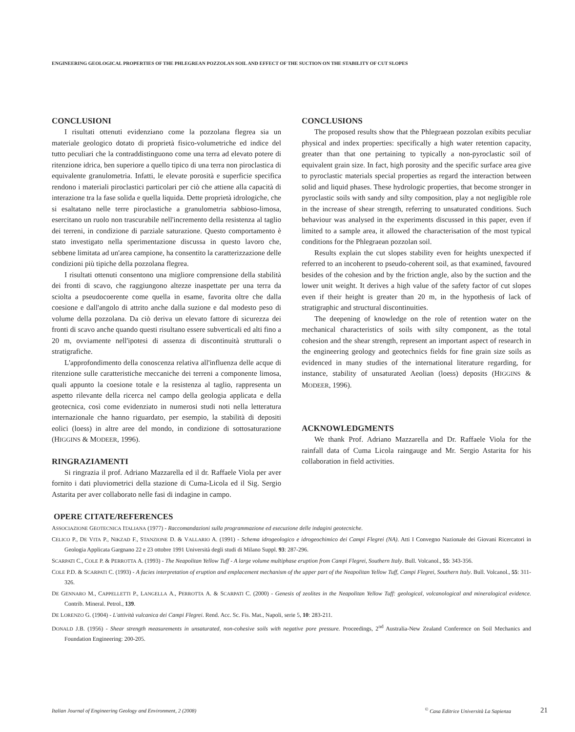ENGINEERING GEOLOGICAL PROPERTIES OF THE PHLEGREAN POZZOLAN SOIL AND EFFECT OF THE SUCTION ON THE STABILITY OF CUT SLOPES
CONCLUSIONI
I risultati ottenuti evidenziano come la pozzolana flegrea sia un materiale geologico dotato di proprietà fisico-volumetriche ed indice del tutto peculiari che la contraddistinguono come una terra ad elevato potere di ritenzione idrica, ben superiore a quello tipico di una terra non piroclastica di equivalente granulometria. Infatti, le elevate porosità e superficie specifica rendono i materiali piroclastici particolari per ciò che attiene alla capacità di interazione tra la fase solida e quella liquida. Dette proprietà idrologiche, che si esaltatano nelle terre piroclastiche a granulometria sabbioso-limosa, esercitano un ruolo non trascurabile nell'incremento della resistenza al taglio dei terreni, in condizione di parziale saturazione. Questo comportamento è stato investigato nella sperimentazione discussa in questo lavoro che, sebbene limitata ad un'area campione, ha consentito la caratterizzazione delle condizioni più tipiche della pozzolana flegrea.
I risultati ottenuti consentono una migliore comprensione della stabilità dei fronti di scavo, che raggiungono altezze inaspettate per una terra da sciolta a pseudocoerente come quella in esame, favorita oltre che dalla coesione e dall'angolo di attrito anche dalla suzione e dal modesto peso di volume della pozzolana. Da ciò deriva un elevato fattore di sicurezza dei fronti di scavo anche quando questi risultano essere subverticali ed alti fino a 20 m, ovviamente nell'ipotesi di assenza di discontinuità strutturali o stratigrafiche.
L'approfondimento della conoscenza relativa all'influenza delle acque di ritenzione sulle caratteristiche meccaniche dei terreni a componente limosa, quali appunto la coesione totale e la resistenza al taglio, rappresenta un aspetto rilevante della ricerca nel campo della geologia applicata e della geotecnica, così come evidenziato in numerosi studi noti nella letteratura internazionale che hanno riguardato, per esempio, la stabilità di depositi eolici (loess) in altre aree del mondo, in condizione di sottosaturazione (HIGGINS & MODEER, 1996).
RINGRAZIAMENTI
Si ringrazia il prof. Adriano Mazzarella ed il dr. Raffaele Viola per aver fornito i dati pluviometrici della stazione di Cuma-Licola ed il Sig. Sergio Astarita per aver collaborato nelle fasi di indagine in campo.
CONCLUSIONS
The proposed results show that the Phlegraean pozzolan exibits peculiar physical and index properties: specifically a high water retention capacity, greater than that one pertaining to typically a non-pyroclastic soil of equivalent grain size. In fact, high porosity and the specific surface area give to pyroclastic materials special properties as regard the interaction between solid and liquid phases. These hydrologic properties, that become stronger in pyroclastic soils with sandy and silty composition, play a not negligible role in the increase of shear strength, referring to unsaturated conditions. Such behaviour was analysed in the experiments discussed in this paper, even if limited to a sample area, it allowed the characterisation of the most typical conditions for the Phlegraean pozzolan soil.
Results explain the cut slopes stability even for heights unexpected if referred to an incoherent to pseudo-coherent soil, as that examined, favoured besides of the cohesion and by the friction angle, also by the suction and the lower unit weight. It derives a high value of the safety factor of cut slopes even if their height is greater than 20 m, in the hypothesis of lack of stratigraphic and structural discontinuities.
The deepening of knowledge on the role of retention water on the mechanical characteristics of soils with silty component, as the total cohesion and the shear strength, represent an important aspect of research in the engineering geology and geotechnics fields for fine grain size soils as evidenced in many studies of the international literature regarding, for instance, stability of unsaturated Aeolian (loess) deposits (HIGGINS & MODEER, 1996).
ACKNOWLEDGMENTS
We thank Prof. Adriano Mazzarella and Dr. Raffaele Viola for the rainfall data of Cuma Licola raingauge and Mr. Sergio Astarita for his collaboration in field activities.
OPERE CITATE/REFERENCES
ASSOCIAZIONE GEOTECNICA ITALIANA (1977) - Raccomandazioni sulla programmazione ed esecuzione delle indagini geotecniche.
CELICO P., DE VITA P., NIKZAD F., STANZIONE D. & VALLARIO A. (1991) - Schema idrogeologico e idrogeochimico dei Campi Flegrei (NA). Atti I Convegno Nazionale dei Giovani Ricercatori in Geologia Applicata Gargnano 22 e 23 ottobre 1991 Università degli studi di Milano Suppl. 93: 287-296.
SCARPATI C., COLE P. & PERROTTA A. (1993) - The Neapolitan Yellow Tuff - A large volume multiphase eruption from Campi Flegrei, Southern Italy. Bull. Volcanol., 55: 343-356.
COLE P.D. & SCARPATI C. (1993) - A facies interpretation of eruption and emplacement mechanism of the upper part of the Neapolitan Yellow Tuff, Campi Flegrei, Southern Italy. Bull. Volcanol., 55: 311-326.
DE GENNARO M., CAPPELLETTI P., LANGELLA A., PERROTTA A. & SCARPATI C. (2000) - Genesis of zeolites in the Neapolitan Yellow Tuff: geological, volcanological and mineralogical evidence. Contrib. Mineral. Petrol., 139.
DE LORENZO G. (1904) - L'attività vulcanica dei Campi Flegrei. Rend. Acc. Sc. Fis. Mat., Napoli, serie 5, 10: 283-211.
DONALD J.B. (1956) - Shear strength measurements in unsaturated, non-cohesive soils with negative pore pressure. Proceedings, 2<sup>nd</sup> Australia-New Zealand Conference on Soil Mechanics and Foundation Engineering: 200-205.
Italian Journal of Engineering Geology and Environment, 2 (2008)<sup>©</sup> Casa Editrice Università La Sapienza 21